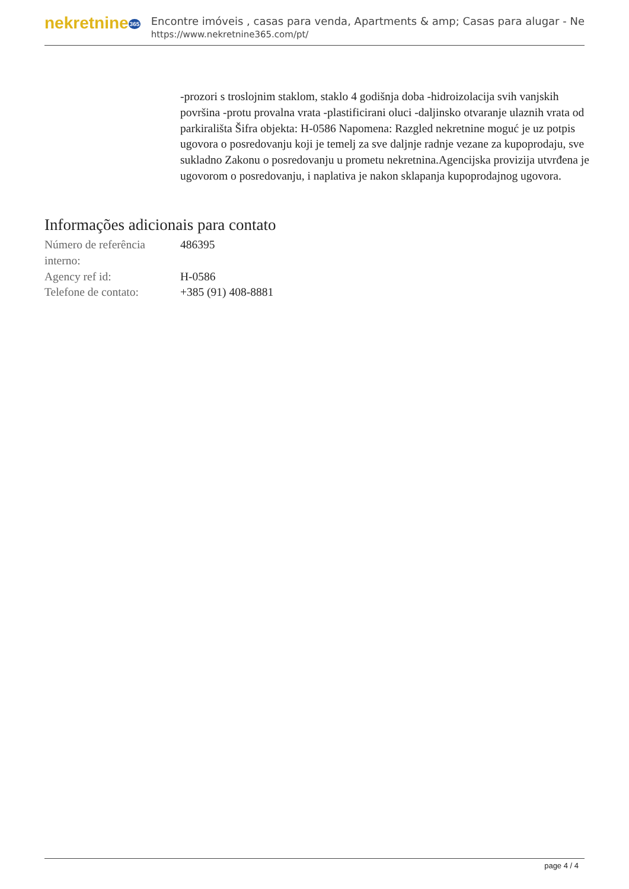nekretnine365
Encontre imóveis , casas para venda, Apartments & amp; Casas para alugar - Ne
https://www.nekretnine365.com/pt/
-prozori s troslojnim staklom, staklo 4 godišnja doba -hidroizolacija svih vanjskih površina -protu provalna vrata -plastificirani oluci -daljinsko otvaranje ulaznih vrata od parkirališta Šifra objekta: H-0586 Napomena: Razgled nekretnine moguć je uz potpis ugovora o posredovanju koji je temelj za sve daljnje radnje vezane za kupoprodaju, sve sukladno Zakonu o posredovanju u prometu nekretnina.Agencijska provizija utvrđena je ugovorom o posredovanju, i naplativa je nakon sklapanja kupoprodajnog ugovora.
Informações adicionais para contato
| Número de referência interno: | 486395 |
| Agency ref id: | H-0586 |
| Telefone de contato: | +385 (91) 408-8881 |
page 4 / 4